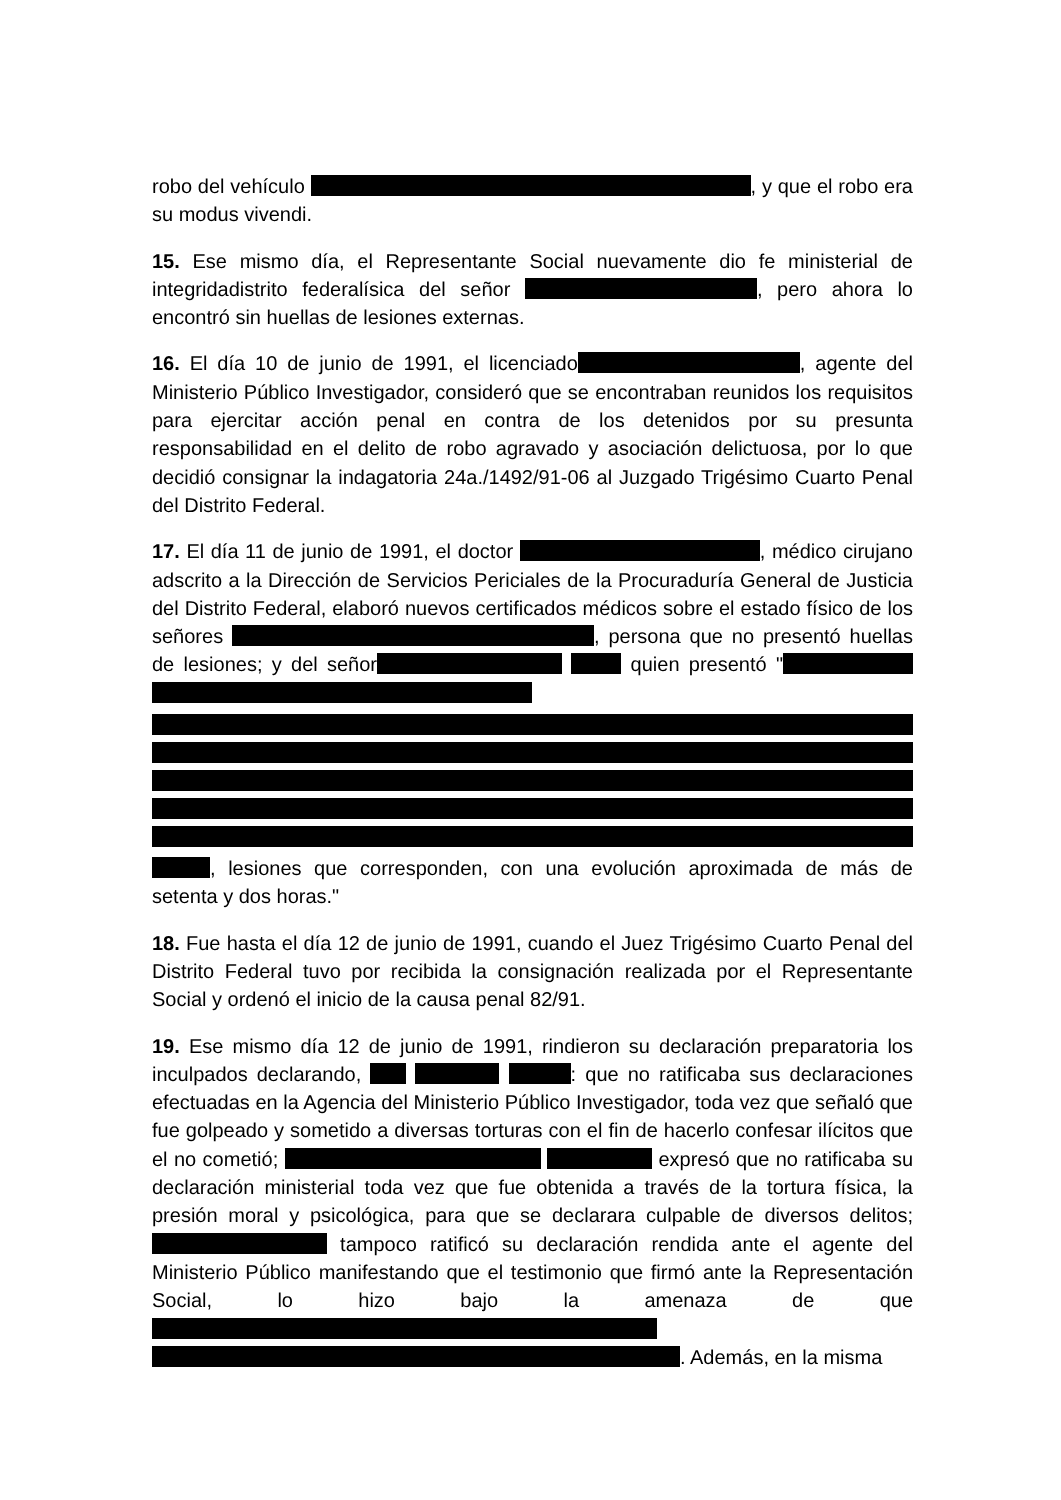robo del vehículo , y que el robo era su modus vivendi.
15. Ese mismo día, el Representante Social nuevamente dio fe ministerial de integridadistrito federalísica del señor , pero ahora lo encontró sin huellas de lesiones externas.
16. El día 10 de junio de 1991, el licenciado , agente del Ministerio Público Investigador, consideró que se encontraban reunidos los requisitos para ejercitar acción penal en contra de los detenidos por su presunta responsabilidad en el delito de robo agravado y asociación delictuosa, por lo que decidió consignar la indagatoria 24a./1492/91-06 al Juzgado Trigésimo Cuarto Penal del Distrito Federal.
17. El día 11 de junio de 1991, el doctor , médico cirujano adscrito a la Dirección de Servicios Periciales de la Procuraduría General de Justicia del Distrito Federal, elaboró nuevos certificados médicos sobre el estado físico de los señores , persona que no presentó huellas de lesiones; y del señor quien presentó " , lesiones que corresponden, con una evolución aproximada de más de setenta y dos horas."
18. Fue hasta el día 12 de junio de 1991, cuando el Juez Trigésimo Cuarto Penal del Distrito Federal tuvo por recibida la consignación realizada por el Representante Social y ordenó el inicio de la causa penal 82/91.
19. Ese mismo día 12 de junio de 1991, rindieron su declaración preparatoria los inculpados declarando, : que no ratificaba sus declaraciones efectuadas en la Agencia del Ministerio Público Investigador, toda vez que señaló que fue golpeado y sometido a diversas torturas con el fin de hacerlo confesar ilícitos que el no cometió; expresó que no ratificaba su declaración ministerial toda vez que fue obtenida a través de la tortura física, la presión moral y psicológica, para que se declarara culpable de diversos delitos; tampoco ratificó su declaración rendida ante el agente del Ministerio Público manifestando que el testimonio que firmó ante la Representación Social, lo hizo bajo la amenaza de que . Además, en la misma